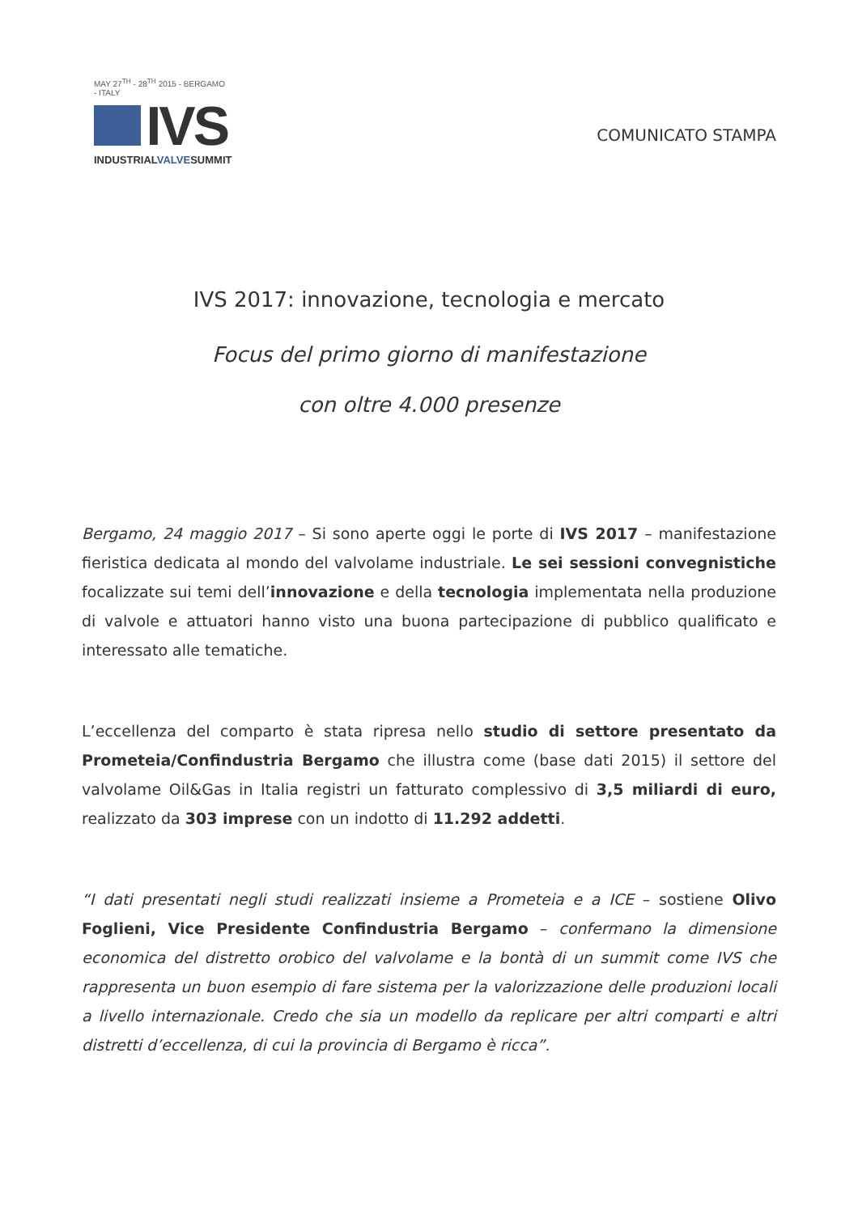MAY 27<sup>TH</sup> - 28<sup>TH</sup> 2015 - BERGAMO - ITALY
IVS
INDUSTRIALVALVESUMMIT
COMUNICATO STAMPA
IVS 2017: innovazione, tecnologia e mercato
Focus del primo giorno di manifestazione
con oltre 4.000 presenze
Bergamo, 24 maggio 2017 – Si sono aperte oggi le porte di IVS 2017 – manifestazione fieristica dedicata al mondo del valvolame industriale. Le sei sessioni convegnistiche focalizzate sui temi dell’innovazione e della tecnologia implementata nella produzione di valvole e attuatori hanno visto una buona partecipazione di pubblico qualificato e interessato alle tematiche.
L’eccellenza del comparto è stata ripresa nello studio di settore presentato da Prometeia/Confindustria Bergamo che illustra come (base dati 2015) il settore del valvolame Oil&Gas in Italia registri un fatturato complessivo di 3,5 miliardi di euro, realizzato da 303 imprese con un indotto di 11.292 addetti.
“I dati presentati negli studi realizzati insieme a Prometeia e a ICE – sostiene Olivo Foglieni, Vice Presidente Confindustria Bergamo – confermano la dimensione economica del distretto orobico del valvolame e la bontà di un summit come IVS che rappresenta un buon esempio di fare sistema per la valorizzazione delle produzioni locali a livello internazionale. Credo che sia un modello da replicare per altri comparti e altri distretti d’eccellenza, di cui la provincia di Bergamo è ricca”.